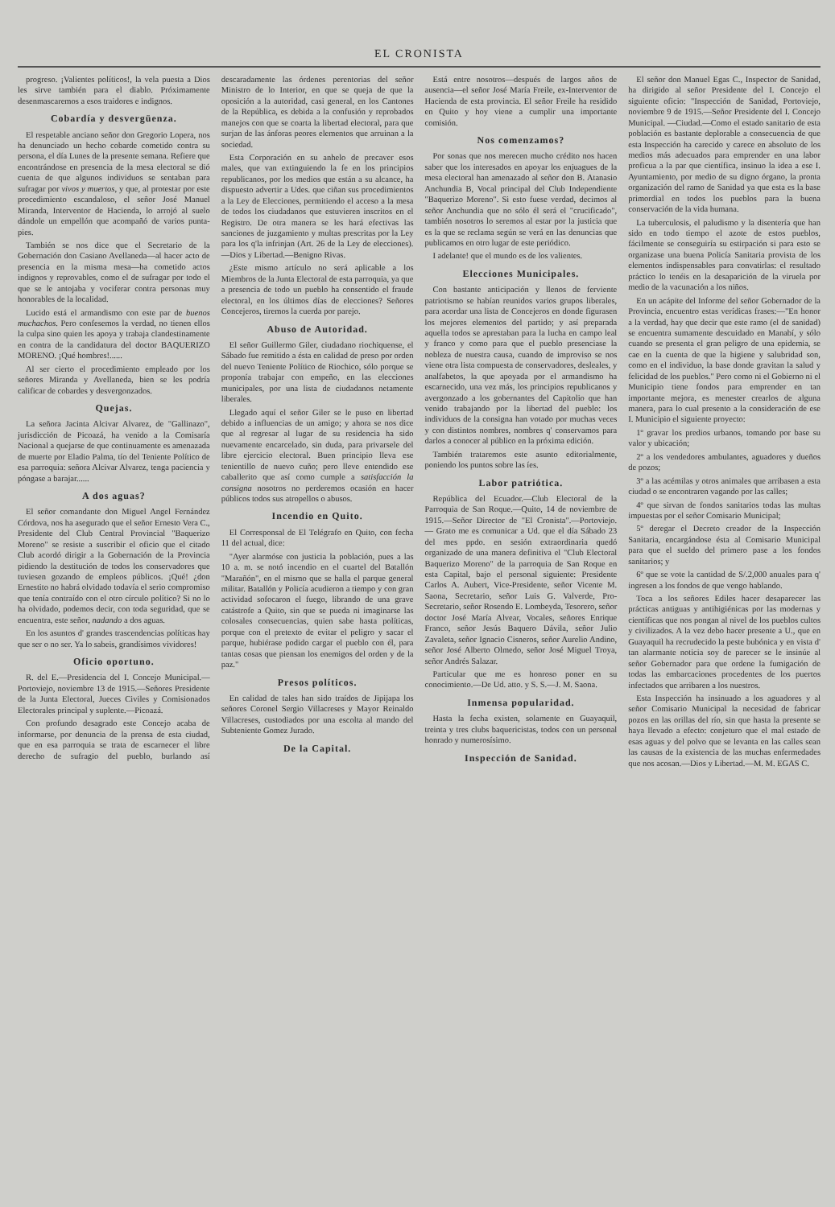EL CRONISTA
progreso. ¡Valientes políticos!, la vela puesta a Dios les sirve también para el diablo. Próximamente desenmascaremos a esos traidores e indignos.
Cobardía y desvergüenza.
El respetable anciano señor don Gregorio Lopera, nos ha denunciado un hecho cobarde cometido contra su persona, el día Lunes de la presente semana. Refiere que encontrándose en presencia de la mesa electoral se dió cuenta de que algunos individuos se sentaban para sufragar por vivos y muertos, y que, al protestar por este procedimiento escandaloso, el señor José Manuel Miranda, Interventor de Hacienda, lo arrojó al suelo dándole un empellón que acompañó de varios punta-pies.
También se nos dice que el Secretario de la Gobernación don Casiano Avellaneda—al hacer acto de presencia en la misma mesa—ha cometido actos indignos y reprovables, como el de sufragar por todo el que se le antojaba y vociferar contra personas muy honorables de la localidad.
Lucido está el armandismo con este par de buenos muchachos. Pero confesemos la verdad, no tienen ellos la culpa sino quien les apoya y trabaja clandestinamente en contra de la candidatura del doctor BAQUERIZO MORENO. ¡Qué hombres!......
Al ser cierto el procedimiento empleado por los señores Miranda y Avellaneda, bien se les podría calificar de cobardes y desvergonzados.
Quejas.
La señora Jacinta Alcivar Alvarez, de "Gallinazo", jurisdicción de Picoazá, ha venido a la Comisaría Nacional a quejarse de que continuamente es amenazada de muerte por Eladio Palma, tío del Teniente Político de esa parroquia: señora Alcivar Alvarez, tenga paciencia y póngase a barajar......
A dos aguas?
El señor comandante don Miguel Angel Fernández Córdova, nos ha asegurado que el señor Ernesto Vera C., Presidente del Club Central Provincial "Baquerizo Moreno" se resiste a suscribir el oficio que el citado Club acordó dirigir a la Gobernación de la Provincia pidiendo la destitución de todos los conservadores que tuviesen gozando de empleos públicos. ¡Qué! ¿don Ernestito no habrá olvidado todavía el serio compromiso que tenía contraído con el otro círculo político? Si no lo ha olvidado, podemos decir, con toda seguridad, que se encuentra, este señor, nadando a dos aguas.
En los asuntos d' grandes trascendencias políticas hay que ser o no ser. Ya lo sabeis, grandísimos vividores!
Oficio oportuno.
R. del E.—Presidencia del I. Concejo Municipal.—Portoviejo, noviembre 13 de 1915.—Señores Presidente de la Junta Electoral, Jueces Civiles y Comisionados Electorales principal y suplente.—Picoazá.
Con profundo desagrado este Concejo acaba de informarse, por denuncia de la prensa de esta ciudad, que en esa parroquia se trata de escarnecer el libre derecho de sufragio del pueblo, burlando así descaradamente las órdenes perentorias del señor Ministro de lo Interior, en que se queja de que la oposición a la autoridad, casi general, en los Cantones de la República, es debida a la confusión y reprobados manejos con que se coarta la libertad electoral, para que surjan de las ánforas peores elementos que arruinan a la sociedad.
Esta Corporación en su anhelo de precaver esos males, que van extinguiendo la fe en los principios republicanos, por los medios que están a su alcance, ha dispuesto advertir a Udes. que ciñan sus procedimientos a la Ley de Elecciones, permitiendo el acceso a la mesa de todos los ciudadanos que estuvieren inscritos en el Registro. De otra manera se les hará efectivas las sanciones de juzgamiento y multas prescritas por la Ley para los q'la infrinjan (Art. 26 de la Ley de elecciones).—Dios y Libertad.—Benigno Rivas.
¿Este mismo artículo no será aplicable a los Miembros de la Junta Electoral de esta parroquia, ya que a presencia de todo un pueblo ha consentido el fraude electoral, en los últimos días de elecciones? Señores Concejeros, tiremos la cuerda por parejo.
Abuso de Autoridad.
El señor Guillermo Giler, ciudadano riochiquense, el Sábado fue remitido a ésta en calidad de preso por orden del nuevo Teniente Político de Riochico, sólo porque se proponía trabajar con empeño, en las elecciones municipales, por una lista de ciudadanos netamente liberales.
Llegado aquí el señor Giler se le puso en libertad debido a influencias de un amigo; y ahora se nos dice que al regresar al lugar de su residencia ha sido nuevamente encarcelado, sin duda, para privarsele del libre ejercicio electoral. Buen principio lleva ese tenientillo de nuevo cuño; pero lleve entendido ese caballerito que así como cumple a satisfacción la consigna nosotros no perderemos ocasión en hacer públicos todos sus atropellos o abusos.
Incendio en Quito.
El Corresponsal de El Telégrafo en Quito, con fecha 11 del actual, dice:
"Ayer alarmóse con justicia la población, pues a las 10 a. m. se notó incendio en el cuartel del Batallón "Marañón", en el mismo que se halla el parque general militar. Batallón y Policía acudieron a tiempo y con gran actividad sofocaron el fuego, librando de una grave catástrofe a Quito, sin que se pueda ni imaginarse las colosales consecuencias, quien sabe hasta políticas, porque con el pretexto de evitar el peligro y sacar el parque, hubiérase podido cargar el pueblo con él, para tantas cosas que piensan los enemigos del orden y de la paz."
Presos políticos.
En calidad de tales han sido traídos de Jipijapa los señores Coronel Sergio Villacreses y Mayor Reinaldo Villacreses, custodiados por una escolta al mando del Subteniente Gomez Jurado.
De la Capital.
Está entre nosotros—después de largos años de ausencia—el señor José María Freile, ex-Interventor de Hacienda de esta provincia. El señor Freile ha residido en Quito y hoy viene a cumplir una importante comisión.
Nos comenzamos?
Por sonas que nos merecen mucho crédito nos hacen saber que los interesados en apoyar los enjuagues de la mesa electoral han amenazado al señor don B. Atanasio Anchundia B, Vocal principal del Club Independiente "Baquerizo Moreno". Si esto fuese verdad, decimos al señor Anchundia que no sólo él será el "crucificado", también nosotros lo seremos al estar por la justicia que es la que se reclama según se verá en las denuncias que publicamos en otro lugar de este periódico.
I adelante! que el mundo es de los valientes.
Elecciones Municipales.
Con bastante anticipación y llenos de ferviente patriotismo se habían reunidos varios grupos liberales, para acordar una lista de Concejeros en donde figurasen los mejores elementos del partido; y así preparada aquella todos se aprestaban para la lucha en campo leal y franco y como para que el pueblo presenciase la nobleza de nuestra causa, cuando de improviso se nos viene otra lista compuesta de conservadores, desleales, y analfabetos, la que apoyada por el armandismo ha escarnecido, una vez más, los principios republicanos y avergonzado a los gobernantes del Capitolio que han venido trabajando por la libertad del pueblo: los individuos de la consigna han votado por muchas veces y con distintos nombres, nombres q' conservamos para darlos a conocer al público en la próxima edición.
También trataremos este asunto editorialmente, poniendo los puntos sobre las íes.
Labor patriótica.
República del Ecuador.—Club Electoral de la Parroquia de San Roque.—Quito, 14 de noviembre de 1915.—Señor Director de "El Cronista".—Portoviejo. — Grato me es comunicar a Ud. que el día Sábado 23 del mes ppdo. en sesión extraordinaria quedó organizado de una manera definitiva el "Club Electoral Baquerizo Moreno" de la parroquia de San Roque en esta Capital, bajo el personal siguiente: Presidente Carlos A. Aubert, Vice-Presidente, señor Vicente M. Saona, Secretario, señor Luis G. Valverde, Pro-Secretario, señor Rosendo E. Lombeyda, Tesorero, señor doctor José María Alvear, Vocales, señores Enrique Franco, señor Jesús Baquero Dávila, señor Julio Zavaleta, señor Ignacio Cisneros, señor Aurelio Andino, señor José Alberto Olmedo, señor José Miguel Troya, señor Andrés Salazar.
Particular que me es honroso poner en su conocimiento.—De Ud. atto. y S. S.—J. M. Saona.
Inmensa popularidad.
Hasta la fecha existen, solamente en Guayaquil, treinta y tres clubs baquericistas, todos con un personal honrado y numerosísimo.
Inspección de Sanidad.
El señor don Manuel Egas C., Inspector de Sanidad, ha dirigido al señor Presidente del I. Concejo el siguiente oficio: "Inspección de Sanidad, Portoviejo, noviembre 9 de 1915.—Señor Presidente del I. Concejo Municipal. —Ciudad.—Como el estado sanitario de esta población es bastante deplorable a consecuencia de que esta Inspección ha carecido y carece en absoluto de los medios más adecuados para emprender en una labor proficua a la par que científica, insinuo la idea a ese I. Ayuntamiento, por medio de su digno órgano, la pronta organización del ramo de Sanidad ya que esta es la base primordial en todos los pueblos para la buena conservación de la vida humana.
La tuberculosis, el paludismo y la disentería que han sido en todo tiempo el azote de estos pueblos, fácilmente se conseguiría su estirpación si para esto se organizase una buena Policía Sanitaria provista de los elementos indispensables para convatirlas: el resultado práctico lo tenéis en la desaparición de la viruela por medio de la vacunación a los niños.
En un acápite del Informe del señor Gobernador de la Provincia, encuentro estas verídicas frases:—"En honor a la verdad, hay que decir que este ramo (el de sanidad) se encuentra sumamente descuidado en Manabí, y sólo cuando se presenta el gran peligro de una epidemia, se cae en la cuenta de que la higiene y salubridad son, como en el individuo, la base donde gravitan la salud y felicidad de los pueblos." Pero como ni el Gobierno ni el Municipio tiene fondos para emprender en tan importante mejora, es menester crearlos de alguna manera, para lo cual presento a la consideración de ese I. Municipio el siguiente proyecto:
1º gravar los predios urbanos, tomando por base su valor y ubicación;
2º a los vendedores ambulantes, aguadores y dueños de pozos;
3º a las acémilas y otros animales que arribasen a esta ciudad o se encontraren vagando por las calles;
4º que sirvan de fondos sanitarios todas las multas impuestas por el señor Comisario Municipal;
5º deregar el Decreto creador de la Inspección Sanitaria, encargándose ésta al Comisario Municipal para que el sueldo del primero pase a los fondos sanitarios; y
6º que se vote la cantidad de S/.2,000 anuales para q' ingresen a los fondos de que vengo hablando.
Toca a los señores Ediles hacer desaparecer las prácticas antiguas y antihigiénicas por las modernas y científicas que nos pongan al nivel de los pueblos cultos y civilizados. A la vez debo hacer presente a U., que en Guayaquil ha recrudecido la peste bubónica y en vista d' tan alarmante noticia soy de parecer se le insinúe al señor Gobernador para que ordene la fumigación de todas las embarcaciones procedentes de los puertos infectados que arribaren a los nuestros.
Esta Inspección ha insinuado a los aguadores y al señor Comisario Municipal la necesidad de fabricar pozos en las orillas del río, sin que hasta la presente se haya llevado a efecto: conjeturo que el mal estado de esas aguas y del polvo que se levanta en las calles sean las causas de la existencia de las muchas enfermedades que nos acosan.—Dios y Libertad.—M. M. EGAS C.